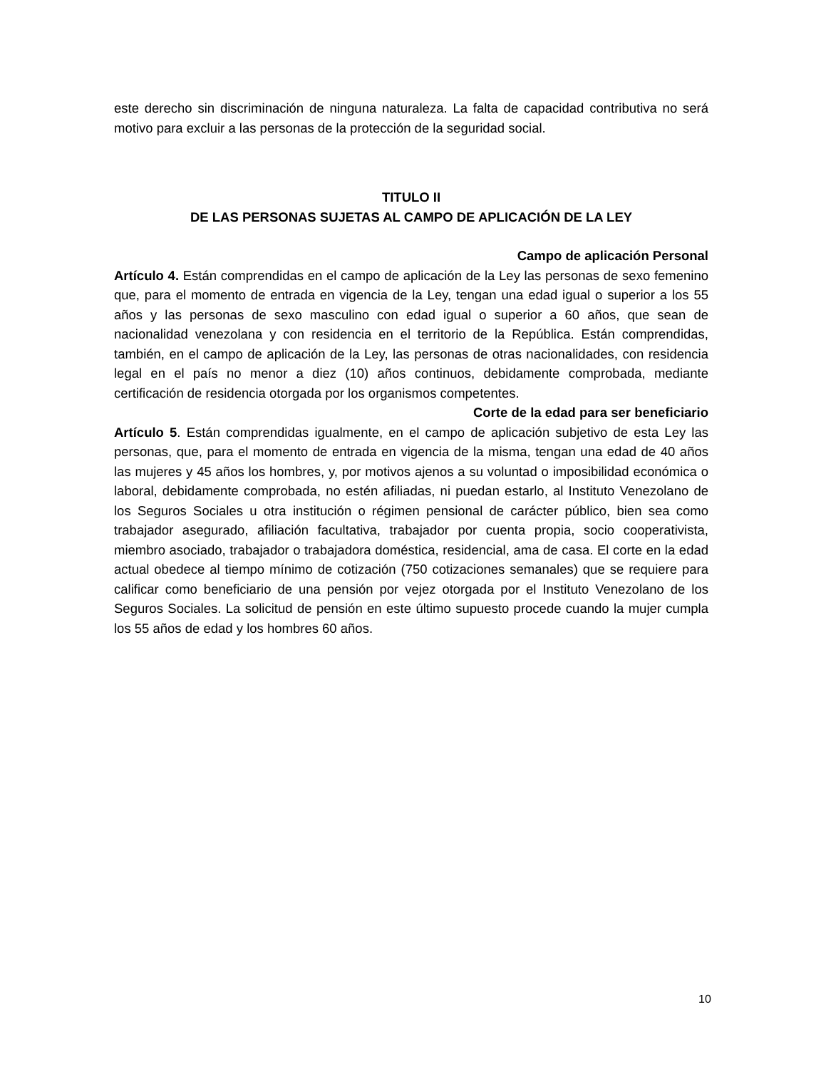este derecho sin discriminación de ninguna naturaleza. La falta de capacidad contributiva no será motivo para excluir a las personas de la protección de la seguridad social.
TITULO II
DE LAS PERSONAS SUJETAS AL CAMPO DE APLICACIÓN DE LA LEY
Campo de aplicación Personal
Artículo 4. Están comprendidas en el campo de aplicación de la Ley las personas de sexo femenino que, para el momento de entrada en vigencia de la Ley, tengan una edad igual o superior a los 55 años y las personas de sexo masculino con edad igual o superior a 60 años, que sean de nacionalidad venezolana y con residencia en el territorio de la República. Están comprendidas, también, en el campo de aplicación de la Ley, las personas de otras nacionalidades, con residencia legal en el país no menor a diez (10) años continuos, debidamente comprobada, mediante certificación de residencia otorgada por los organismos competentes.
Corte de la edad para ser beneficiario
Artículo 5. Están comprendidas igualmente, en el campo de aplicación subjetivo de esta Ley las personas, que, para el momento de entrada en vigencia de la misma, tengan una edad de 40 años las mujeres y 45 años los hombres, y, por motivos ajenos a su voluntad o imposibilidad económica o laboral, debidamente comprobada, no estén afiliadas, ni puedan estarlo, al Instituto Venezolano de los Seguros Sociales u otra institución o régimen pensional de carácter público, bien sea como trabajador asegurado, afiliación facultativa, trabajador por cuenta propia, socio cooperativista, miembro asociado, trabajador o trabajadora doméstica, residencial, ama de casa. El corte en la edad actual obedece al tiempo mínimo de cotización (750 cotizaciones semanales) que se requiere para calificar como beneficiario de una pensión por vejez otorgada por el Instituto Venezolano de los Seguros Sociales. La solicitud de pensión en este último supuesto procede cuando la mujer cumpla los 55 años de edad y los hombres 60 años.
10